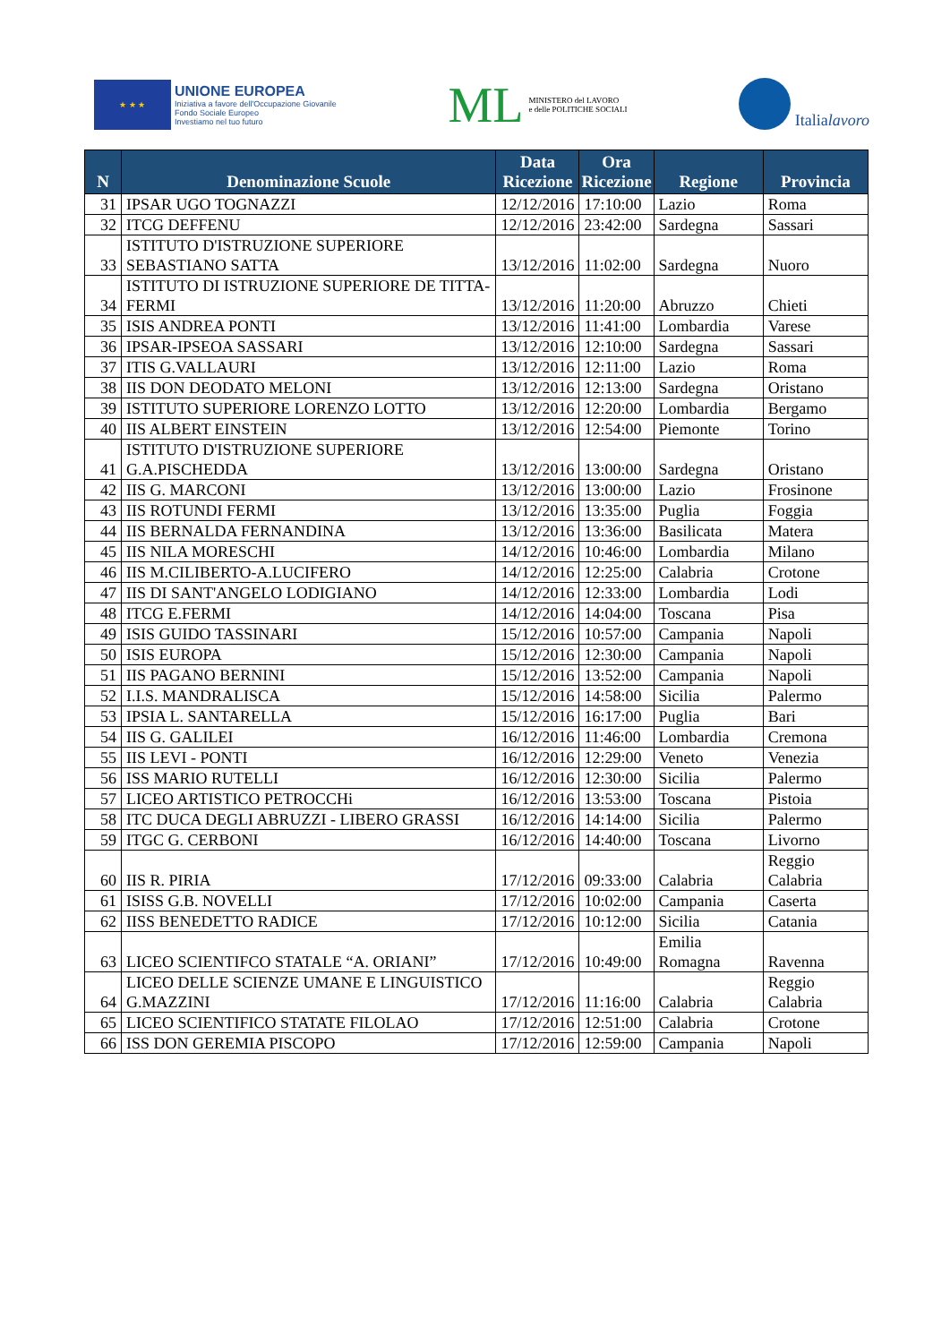★ ★ ★
UNIONE EUROPEA
Iniziativa a favore dell'Occupazione Giovanile
Fondo Sociale Europeo
Investiamo nel tuo futuro
ML
MINISTERO del LAVORO
e delle POLITICHE SOCIALI
Italialavoro
| N | Denominazione Scuole | Data Ricezione | Ora Ricezione | Regione | Provincia |
| --- | --- | --- | --- | --- | --- |
| 31 | IPSAR UGO TOGNAZZI | 12/12/2016 | 17:10:00 | Lazio | Roma |
| 32 | ITCG DEFFENU | 12/12/2016 | 23:42:00 | Sardegna | Sassari |
| 33 | ISTITUTO D'ISTRUZIONE SUPERIORE SEBASTIANO SATTA | 13/12/2016 | 11:02:00 | Sardegna | Nuoro |
| 34 | ISTITUTO DI ISTRUZIONE SUPERIORE DE TITTA-FERMI | 13/12/2016 | 11:20:00 | Abruzzo | Chieti |
| 35 | ISIS ANDREA PONTI | 13/12/2016 | 11:41:00 | Lombardia | Varese |
| 36 | IPSAR-IPSEOA SASSARI | 13/12/2016 | 12:10:00 | Sardegna | Sassari |
| 37 | ITIS G.VALLAURI | 13/12/2016 | 12:11:00 | Lazio | Roma |
| 38 | IIS DON DEODATO MELONI | 13/12/2016 | 12:13:00 | Sardegna | Oristano |
| 39 | ISTITUTO SUPERIORE LORENZO LOTTO | 13/12/2016 | 12:20:00 | Lombardia | Bergamo |
| 40 | IIS ALBERT EINSTEIN | 13/12/2016 | 12:54:00 | Piemonte | Torino |
| 41 | ISTITUTO D'ISTRUZIONE SUPERIORE G.A.PISCHEDDA | 13/12/2016 | 13:00:00 | Sardegna | Oristano |
| 42 | IIS G. MARCONI | 13/12/2016 | 13:00:00 | Lazio | Frosinone |
| 43 | IIS ROTUNDI FERMI | 13/12/2016 | 13:35:00 | Puglia | Foggia |
| 44 | IIS BERNALDA FERNANDINA | 13/12/2016 | 13:36:00 | Basilicata | Matera |
| 45 | IIS NILA MORESCHI | 14/12/2016 | 10:46:00 | Lombardia | Milano |
| 46 | IIS M.CILIBERTO-A.LUCIFERO | 14/12/2016 | 12:25:00 | Calabria | Crotone |
| 47 | IIS DI SANT'ANGELO LODIGIANO | 14/12/2016 | 12:33:00 | Lombardia | Lodi |
| 48 | ITCG E.FERMI | 14/12/2016 | 14:04:00 | Toscana | Pisa |
| 49 | ISIS GUIDO TASSINARI | 15/12/2016 | 10:57:00 | Campania | Napoli |
| 50 | ISIS EUROPA | 15/12/2016 | 12:30:00 | Campania | Napoli |
| 51 | IIS PAGANO BERNINI | 15/12/2016 | 13:52:00 | Campania | Napoli |
| 52 | I.I.S. MANDRALISCA | 15/12/2016 | 14:58:00 | Sicilia | Palermo |
| 53 | IPSIA L. SANTARELLA | 15/12/2016 | 16:17:00 | Puglia | Bari |
| 54 | IIS G. GALILEI | 16/12/2016 | 11:46:00 | Lombardia | Cremona |
| 55 | IIS LEVI - PONTI | 16/12/2016 | 12:29:00 | Veneto | Venezia |
| 56 | ISS MARIO RUTELLI | 16/12/2016 | 12:30:00 | Sicilia | Palermo |
| 57 | LICEO ARTISTICO PETROCCHi | 16/12/2016 | 13:53:00 | Toscana | Pistoia |
| 58 | ITC DUCA DEGLI ABRUZZI - LIBERO GRASSI | 16/12/2016 | 14:14:00 | Sicilia | Palermo |
| 59 | ITGC G. CERBONI | 16/12/2016 | 14:40:00 | Toscana | Livorno |
| 60 | IIS R. PIRIA | 17/12/2016 | 09:33:00 | Calabria | Reggio Calabria |
| 61 | ISISS G.B. NOVELLI | 17/12/2016 | 10:02:00 | Campania | Caserta |
| 62 | IISS BENEDETTO RADICE | 17/12/2016 | 10:12:00 | Sicilia | Catania |
| 63 | LICEO SCIENTIFCO STATALE “A. ORIANI” | 17/12/2016 | 10:49:00 | Emilia Romagna | Ravenna |
| 64 | LICEO DELLE SCIENZE UMANE E LINGUISTICO G.MAZZINI | 17/12/2016 | 11:16:00 | Calabria | Reggio Calabria |
| 65 | LICEO SCIENTIFICO STATATE FILOLAO | 17/12/2016 | 12:51:00 | Calabria | Crotone |
| 66 | ISS DON GEREMIA PISCOPO | 17/12/2016 | 12:59:00 | Campania | Napoli |